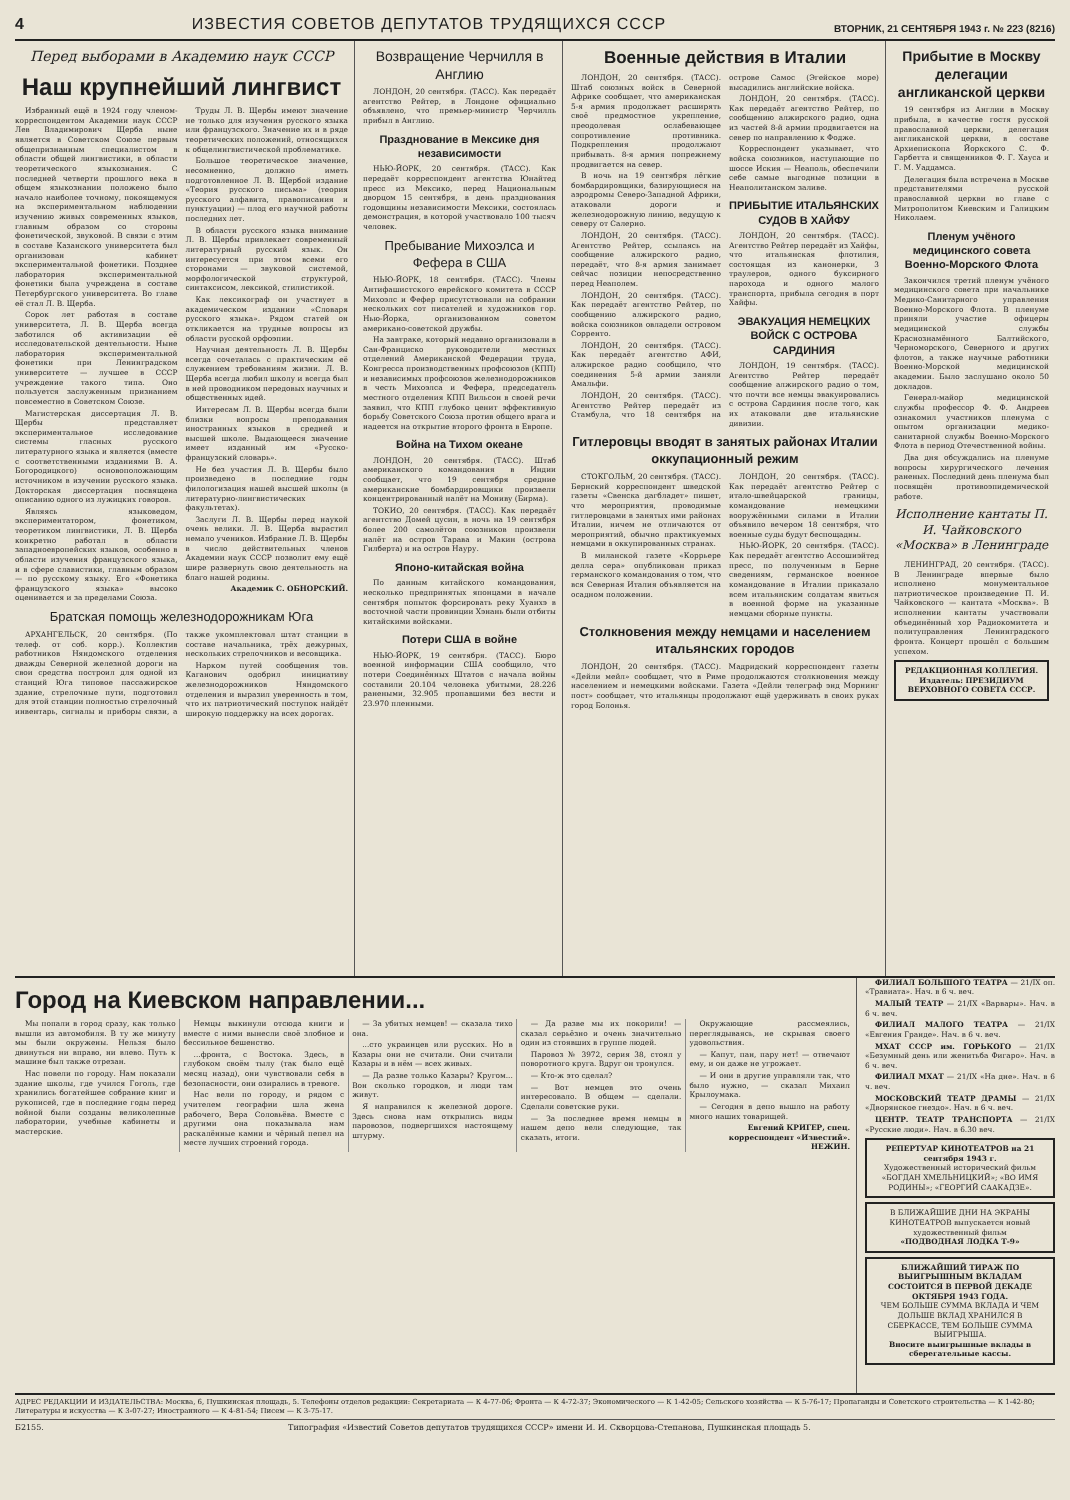4 ИЗВЕСТИЯ СОВЕТОВ ДЕПУТАТОВ ТРУДЯЩИХСЯ СССР ВТОРНИК, 21 СЕНТЯБРЯ 1943 г. № 223 (8216)
Перед выборами в Академию наук СССР
Наш крупнейший лингвист
Избранный ещё в 1924 году членом-корреспондентом Академии наук СССР Лев Владимирович Щерба ныне является в Советском Союзе первым общепризнанным специалистом в области общей лингвистики, в области теоретического языкознания. С последней четверти прошлого века в общем языкознании положено было начало наиболее точному, покоящемуся на экспериментальном наблюдении изучению живых современных языков, главным образом со стороны фонетической, звуковой. В связи с этим в составе Казанского университета был организован кабинет экспериментальной фонетики. Позднее лаборатория экспериментальной фонетики была учреждена в составе Петербургского университета. Во главе её стал Л. В. Щерба.
Сорок лет работая в составе университета, Л. В. Щерба всегда заботился об активизации её исследовательской деятельности. Ныне лаборатория экспериментальной фонетики при Ленинградском университете — лучшее в СССР учреждение такого типа. Оно пользуется заслуженным признанием повсеместно в Советском Союзе.
Магистерская диссертация Л. В. Щербы представляет экспериментальное исследование системы гласных русского литературного языка и является (вместе с соответственными изданиями В. А. Богородицкого) основоположающим источником в изучении русского языка. Докторская диссертация посвящена описанию одного из лужицких говоров.
Являясь языковедом, экспериментатором, фонетиком, теоретиком лингвистики, Л. В. Щерба конкретно работал в области западноевропейских языков, особенно в области изучения французского языка, и в сфере славистики, главным образом — по русскому языку. Его «Фонетика французского языка» высоко оценивается и за пределами Союза.
Труды Л. В. Щербы имеют значение не только для изучения русского языка или французского. Значение их и в ряде теоретических положений, относящихся к общелингвистической проблематике.
Большое теоретическое значение, несомненно, должно иметь подготовленное Л. В. Щербой издание «Теория русского письма» (теория русского алфавита, правописания и пунктуации) — плод его научной работы последних лет.
В области русского языка внимание Л. В. Щербы привлекает современный литературный русский язык. Он интересуется при этом всеми его сторонами — звуковой системой, морфологической структурой, синтаксисом, лексикой, стилистикой.
Как лексикограф он участвует в академическом издании «Словаря русского языка». Рядом статей он откликается на трудные вопросы из области русской орфоэпии.
Научная деятельность Л. В. Щербы всегда сочеталась с практическим её служением требованиям жизни. Л. В. Щерба всегда любил школу и всегда был в ней проводником передовых научных и общественных идей.
Интересам Л. В. Щербы всегда были близки вопросы преподавания иностранных языков в средней и высшей школе. Выдающееся значение имеет изданный им «Русско-французский словарь».
Не без участия Л. В. Щербы было произведено в последние годы филологизация нашей высшей школы (в литературно-лингвистических факультетах).
Заслуги Л. В. Щербы перед наукой очень велики. Л. В. Щерба вырастил немало учеников. Избрание Л. В. Щербы в число действительных членов Академии наук СССР позволит ему ещё шире развернуть свою деятельность на благо нашей родины.
Академик С. ОБНОРСКИЙ.
Братская помощь железнодорожникам Юга
АРХАНГЕЛЬСК, 20 сентября. (По телеф. от соб. корр.). Коллектив работников Няндомского отделения дважды Северной железной дороги на свои средства построил для одной из станций Юга типовое пассажирское здание, стрелочные пути, подготовил для этой станции полностью стрелочный инвентарь, сигналы и приборы связи, а также укомплектовал штат станции в составе начальника, трёх дежурных, нескольких стрелочников и весовщика.
Нарком путей сообщения тов. Каганович одобрил инициативу железнодорожников Няндомского отделения и выразил уверенность в том, что их патриотический поступок найдёт широкую поддержку на всех дорогах.
Возвращение Черчилля в Англию
ЛОНДОН, 20 сентября. (ТАСС). Как передаёт агентство Рейтер, в Лондоне официально объявлено, что премьер-министр Черчилль прибыл в Англию.
Празднование в Мексике дня независимости
НЬЮ-ЙОРК, 20 сентября. (ТАСС). Как передаёт корреспондент агентства Юнайтед пресс из Мексико, перед Национальным дворцом 15 сентября, в день празднования годовщины независимости Мексики, состоялась демонстрация, в которой участвовало 100 тысяч человек.
Пребывание Михоэлса и Фефера в США
НЬЮ-ЙОРК, 18 сентября. (ТАСС). Члены Антифашистского еврейского комитета в СССР Михоэлс и Фефер присутствовали на собрании нескольких сот писателей и художников гор. Нью-Йорка, организованном советом американо-советской дружбы.
На завтраке, который недавно организовали в Сан-Франциско руководители местных отделений Американской Федерации труда, Конгресса производственных профсоюзов (КПП) и независимых профсоюзов железнодорожников в честь Михоэлса и Фефера, председатель местного отделения КПП Вильсон в своей речи заявил, что КПП глубоко ценит эффективную борьбу Советского Союза против общего врага и надеется на открытие второго фронта в Европе.
Война на Тихом океане
ЛОНДОН, 20 сентября. (ТАСС). Штаб американского командования в Индии сообщает, что 19 сентября средние американские бомбардировщики произвели концентрированный налёт на Мониву (Бирма).
ТОКИО, 20 сентября. (ТАСС). Как передаёт агентство Домей цусин, в ночь на 19 сентября более 200 самолётов союзников произвели налёт на остров Тарава и Макин (острова Гилберта) и на остров Науру.
Японо-китайская война
По данным китайского командования, несколько предпринятых японцами в начале сентября попыток форсировать реку Хуанхэ в восточной части провинции Хэнань были отбиты китайскими войсками.
Потери США в войне
НЬЮ-ЙОРК, 19 сентября. (ТАСС). Бюро военной информации США сообщило, что потери Соединённых Штатов с начала войны составили 20.104 человека убитыми, 28.226 ранеными, 32.905 пропавшими без вести и 23.970 пленными.
Военные действия в Италии
ЛОНДОН, 20 сентября. (ТАСС). Штаб союзных войск в Северной Африке сообщает, что американская 5-я армия продолжает расширять своё предмостное укрепление, преодолевая ослабевающее сопротивление противника. Подкрепления продолжают прибывать. 8-я армия попрежнему продвигается на север.
В ночь на 19 сентября лёгкие бомбардировщики, базирующиеся на аэродромы Северо-Западной Африки, атаковали дороги и железнодорожную линию, ведущую к северу от Салерно.
ЛОНДОН, 20 сентября. (ТАСС). Агентство Рейтер, ссылаясь на сообщение алжирского радио, передаёт, что 8-я армия занимает сейчас позиции непосредственно перед Неаполем.
ЛОНДОН, 20 сентября. (ТАСС). Как передаёт агентство Рейтер, по сообщению алжирского радио, войска союзников овладели островом Сорренто.
ЛОНДОН, 20 сентября. (ТАСС). Как передаёт агентство АФИ, алжирское радио сообщило, что соединения 5-й армии заняли Амальфи.
ЛОНДОН, 20 сентября. (ТАСС). Агентство Рейтер передаёт из Стамбула, что 18 сентября на острове Самос (Эгейское море) высадились английские войска.
ЛОНДОН, 20 сентября. (ТАСС). Как передаёт агентство Рейтер, по сообщению алжирского радио, одна из частей 8-й армии продвигается на север по направлению к Фодже.
Корреспондент указывает, что войска союзников, наступающие по шоссе Иския — Неаполь, обеспечили себе самые выгодные позиции в Неаполитанском заливе.
ПРИБЫТИЕ ИТАЛЬЯНСКИХ СУДОВ В ХАЙФУ
ЛОНДОН, 20 сентября. (ТАСС). Агентство Рейтер передаёт из Хайфы, что итальянская флотилия, состоящая из канонерки, 3 траулеров, одного буксирного парохода и одного малого транспорта, прибыла сегодня в порт Хайфы.
ЭВАКУАЦИЯ НЕМЕЦКИХ ВОЙСК С ОСТРОВА САРДИНИЯ
ЛОНДОН, 19 сентября. (ТАСС). Агентство Рейтер передаёт сообщение алжирского радио о том, что почти все немцы эвакуировались с острова Сардиния после того, как их атаковали две итальянские дивизии.
Гитлеровцы вводят в занятых районах Италии оккупационный режим
СТОКГОЛЬМ, 20 сентября. (ТАСС). Бернский корреспондент шведской газеты «Свенска дагбладет» пишет, что мероприятия, проводимые гитлеровцами в занятых ими районах Италии, ничем не отличаются от мероприятий, обычно практикуемых немцами в оккупированных странах.
В миланской газете «Коррьере делла сера» опубликован приказ германского командования о том, что вся Северная Италия объявляется на осадном положении.
ЛОНДОН, 20 сентября. (ТАСС). Как передаёт агентство Рейтер с итало-швейцарской границы, командование немецкими вооружёнными силами в Италии объявило вечером 18 сентября, что военные суды будут беспощадны.
НЬЮ-ЙОРК, 20 сентября. (ТАСС). Как передаёт агентство Ассошиэйтед пресс, по полученным в Берне сведениям, германское военное командование в Италии приказало всем итальянским солдатам явиться в военной форме на указанные немцами сборные пункты.
Столкновения между немцами и населением итальянских городов
ЛОНДОН, 20 сентября. (ТАСС). Мадридский корреспондент газеты «Дейли мейл» сообщает, что в Риме продолжаются столкновения между населением и немецкими войсками. Газета «Дейли телеграф энд Морнинг пост» сообщает, что итальянцы продолжают ещё удерживать в своих руках город Болонья.
Прибытие в Москву делегации англиканской церкви
19 сентября из Англии в Москву прибыла, в качестве гостя русской православной церкви, делегация англиканской церкви, в составе Архиепископа Йоркского С. Ф. Гарбетта и священников Ф. Г. Хауса и Г. М. Уаддамса.
Делегация была встречена в Москве представителями русской православной церкви во главе с Митрополитом Киевским и Галицким Николаем.
Пленум учёного медицинского совета Военно-Морского Флота
Закончился третий пленум учёного медицинского совета при начальнике Медико-Санитарного управления Военно-Морского Флота. В пленуме приняли участие офицеры медицинской службы Краснознамённого Балтийского, Черноморского, Северного и других флотов, а также научные работники Военно-Морской медицинской академии. Было заслушано около 50 докладов.
Генерал-майор медицинской службы профессор Ф. Ф. Андреев ознакомил участников пленума с опытом организации медико-санитарной службы Военно-Морского Флота в период Отечественной войны.
Два дня обсуждались на пленуме вопросы хирургического лечения раненых. Последний день пленума был посвящён противоэпидемической работе.
Исполнение кантаты П. И. Чайковского «Москва» в Ленинграде
ЛЕНИНГРАД, 20 сентября. (ТАСС). В Ленинграде впервые было исполнено монументальное патриотическое произведение П. И. Чайковского — кантата «Москва». В исполнении кантаты участвовали объединённый хор Радиокомитета и политуправления Ленинградского фронта. Концерт прошёл с большим успехом.
РЕДАКЦИОННАЯ КОЛЛЕГИЯ.
Издатель: ПРЕЗИДИУМ ВЕРХОВНОГО СОВЕТА СССР.
Город на Киевском направлении...
Мы попали в город сразу, как только вышли из автомобиля. В ту же минуту мы были окружены. Нельзя было двинуться ни вправо, ни влево. Путь к машине был также отрезан.
Нас повели по городу. Нам показали здание школы, где учился Гоголь, где хранились богатейшее собрание книг и рукописей, где в последние годы перед войной были созданы великолепные лаборатории, учебные кабинеты и мастерские.
Немцы выкинули отсюда книги и вместе с ними вынесли своё злобное и бессильное бешенство.
...фронта, с Востока. Здесь, в глубоком своём тылу (так было ещё месяц назад), они чувствовали себя в безопасности, они озирались в тревоге.
Нас вели по городу, и рядом с учителем географии шла жена рабочего, Вера Соловьёва. Вместе с другими она показывала нам раскалённые камни и чёрный пепел на месте лучших строений города.
— За убитых немцев! — сказала тихо она.
...сто украинцев или русских. Но в Казары они не считали. Они считали Казары и в нём — всех живых.
— Да разве только Казары? Кругом... Вон сколько городков, и люди там живут.
Я направился к железной дороге. Здесь снова нам открылись виды паровозов, подвергшихся настоящему штурму.
— Да разве мы их покорили! — сказал серьёзно и очень значительно один из стоявших в группе людей.
Паровоз № 3972, серия 38, стоял у поворотного круга. Вдруг он тронулся.
— Кто-ж это сделал?
— Вот немцев это очень интересовало. В общем — сделали. Сделали советские руки.
— За последнее время немцы в нашем депо вели следующие, так сказать, итоги.
Окружающие рассмеялись, переглядываясь, не скрывая своего удовольствия.
— Капут, пан, пару нет! — отвечают ему, и он даже не угрожает.
— И они в другие управляли так, что было нужно, — сказал Михаил Крылоумака.
— Сегодня в депо вышло на работу много наших товарищей.
Евгений КРИГЕР, спец. корреспондент «Известий». НЕЖИН.
ФИЛИАЛ БОЛЬШОГО ТЕАТРА — 21/IX оп. «Травиата». Нач. в 6 ч. веч.
МАЛЫЙ ТЕАТР — 21/IX «Варвары». Нач. в 6 ч. веч.
ФИЛИАЛ МАЛОГО ТЕАТРА — 21/IX «Евгения Гранде». Нач. в 6 ч. веч.
МХАТ СССР им. ГОРЬКОГО — 21/IX «Безумный день или женитьба Фигаро». Нач. в 6 ч. веч.
ФИЛИАЛ МХАТ — 21/IX «На дне». Нач. в 6 ч. веч.
МОСКОВСКИЙ ТЕАТР ДРАМЫ — 21/IX «Дворянское гнездо». Нач. в 6 ч. веч.
ЦЕНТР. ТЕАТР ТРАНСПОРТА — 21/IX «Русские люди». Нач. в 6.30 веч.
РЕПЕРТУАР КИНОТЕАТРОВ на 21 сентября 1943 г.
Художественный исторический фильм «БОГДАН ХМЕЛЬНИЦКИЙ»; «ВО ИМЯ РОДИНЫ»; «ГЕОРГИЙ СААКАДЗЕ».
В БЛИЖАЙШИЕ ДНИ НА ЭКРАНЫ КИНОТЕАТРОВ выпускается новый художественный фильм
«ПОДВОДНАЯ ЛОДКА Т-9»
БЛИЖАЙШИЙ ТИРАЖ ПО ВЫИГРЫШНЫМ ВКЛАДАМ СОСТОИТСЯ В ПЕРВОЙ ДЕКАДЕ ОКТЯБРЯ 1943 ГОДА.
ЧЕМ БОЛЬШЕ СУММА ВКЛАДА И ЧЕМ ДОЛЬШЕ ВКЛАД ХРАНИЛСЯ В СБЕРКАССЕ, ТЕМ БОЛЬШЕ СУММА ВЫИГРЫША.
Вносите выигрышные вклады в сберегательные кассы.
АДРЕС РЕДАКЦИИ И ИЗДАТЕЛЬСТВА: Москва, 6, Пушкинская площадь, 5. Телефоны отделов редакции: Секретариата — К 4-77-06; Фронта — К 4-72-37; Экономического — К 1-42-05; Сельского хозяйства — К 5-76-17; Пропаганды и Советского строительства — К 1-42-80; Литературы и искусства — К 3-07-27; Иностранного — К 4-81-54; Писем — К 3-75-17.
Б2155. Типография «Известий Советов депутатов трудящихся СССР» имени И. И. Скворцова-Степанова, Пушкинская площадь 5.